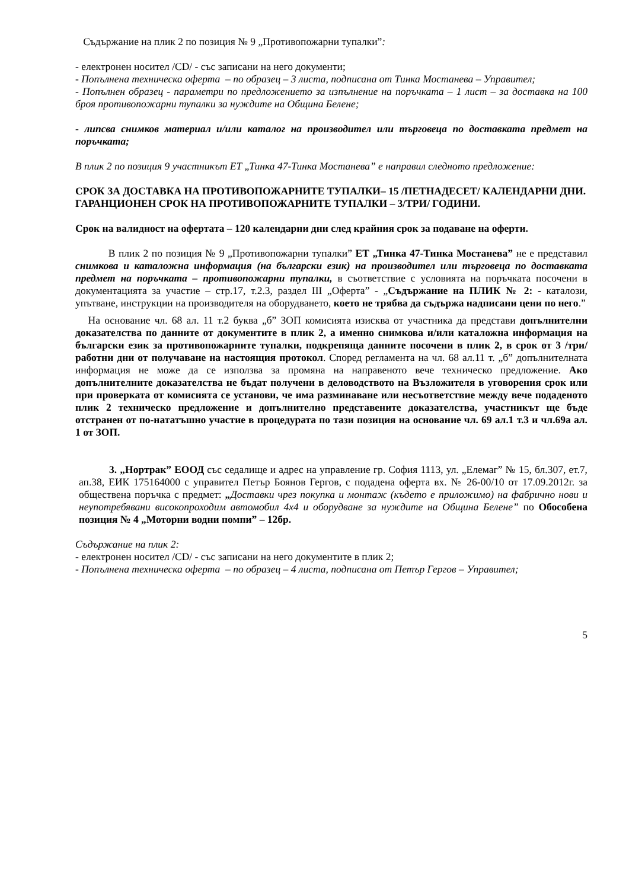Съдържание на плик 2 по позиция № 9 „Противопожарни тупалки”:
- електронен носител /CD/ - със записани на него документи;
- Попълнена техническа оферта – по образец – 3 листа, подписана от Тинка Мостанева – Управител;
- Попълнен образец - параметри по предложението за изпълнение на поръчката – 1 лист – за доставка на 100 броя противопожарни тупалки за нуждите на Община Белене;
- липсва снимков материал и/или каталог на производител или търговеца по доставката предмет на поръчката;
В плик 2 по позиция 9 участникът ЕТ „Тинка 47-Тинка Мостанева” е направил следното предложение:
СРОК ЗА ДОСТАВКА НА ПРОТИВОПОЖАРНИТЕ ТУПАЛКИ– 15 /ПЕТНАДЕСЕТ/ КАЛЕНДАРНИ ДНИ.
ГАРАНЦИОНЕН СРОК НА ПРОТИВОПОЖАРНИТЕ ТУПАЛКИ – 3/ТРИ/ ГОДИНИ.
Срок на валидност на офертата – 120 календарни дни след крайния срок за подаване на оферти.
В плик 2 по позиция № 9 „Противопожарни тупалки” ЕТ „Тинка 47-Тинка Мостанева” не е представил снимкова и каталожна информация (на български език) на производител или търговеца по доставката предмет на поръчката – противопожарни тупалки, в съответствие с условията на поръчката посочени в документацията за участие – стр.17, т.2.3, раздел III „Оферта” - „Съдържание на ПЛИК № 2: - каталози, упътване, инструкции на производителя на оборудването, което не трябва да съдържа надписани цени по него.”
На основание чл. 68 ал. 11 т.2 буква „б” ЗОП комисията изисква от участника да представи допълнителни доказателства по данните от документите в плик 2, а именно снимкова и/или каталожна информация на български език за противопожарните тупалки, подкрепяща данните посочени в плик 2, в срок от 3 /три/ работни дни от получаване на настоящия протокол. Според регламента на чл. 68 ал.11 т. „б” допълнителната информация не може да се използва за промяна на направеното вече техническо предложение. Ако допълнителните доказателства не бъдат получени в деловодството на Възложителя в уговорения срок или при проверката от комисията се установи, че има разминаване или несъответствие между вече подаденото плик 2 техническо предложение и допълнително представените доказателства, участникът ще бъде отстранен от по-нататъшно участие в процедурата по тази позиция на основание чл. 69 ал.1 т.3 и чл.69а ал. 1 от ЗОП.
3. „Нортрак” ЕООД със седалище и адрес на управление гр. София 1113, ул. „Елемаг” № 15, бл.307, ет.7, ап.38, ЕИК 175164000 с управител Петър Боянов Гергов, с подадена оферта вх. № 26-00/10 от 17.09.2012г. за обществена поръчка с предмет: „Доставки чрез покупка и монтаж (където е приложимо) на фабрично нови и неупотребявани високопроходим автомобил 4х4 и оборудване за нуждите на Община Белене” по Обособена позиция № 4 „Моторни водни помпи” – 12бр.
Съдържание на плик 2:
- електронен носител /CD/ - със записани на него документите в плик 2;
- Попълнена техническа оферта – по образец – 4 листа, подписана от Петър Гергов – Управител;
5